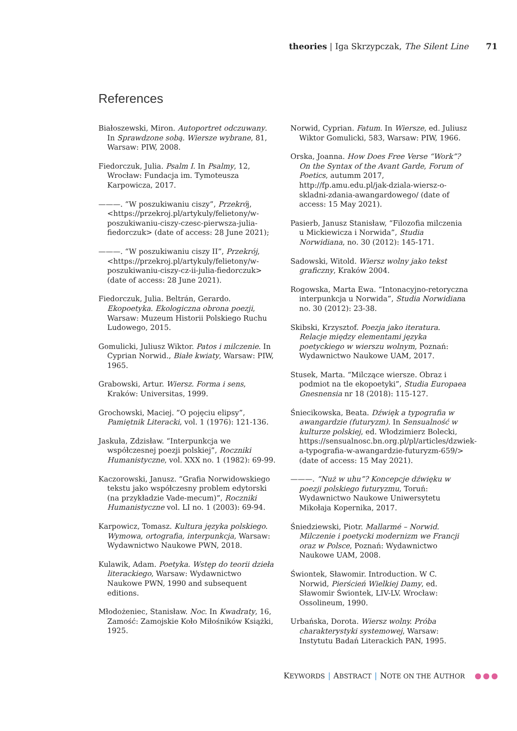theories | Iga Skrzypczak, The Silent Line 71
References
Białoszewski, Miron. Autoportret odczuwany. In Sprawdzone sobą. Wiersze wybrane, 81, Warsaw: PIW, 2008.
Fiedorczuk, Julia. Psalm I. In Psalmy, 12, Wrocław: Fundacja im. Tymoteusza Karpowicza, 2017.
———. “W poszukiwaniu ciszy”, Przekrój, <https://przekroj.pl/artykuly/felietony/w-poszukiwaniu-ciszy-czesc-pierwsza-julia-fiedorczuk> (date of access: 28 June 2021);
———. “W poszukiwaniu ciszy II”, Przekrój, <https://przekroj.pl/artykuly/felietony/w-poszukiwaniu-ciszy-cz-ii-julia-fiedorczuk> (date of access: 28 June 2021).
Fiedorczuk, Julia. Beltrán, Gerardo. Ekopoetyka. Ekologiczna obrona poezji, Warsaw: Muzeum Historii Polskiego Ruchu Ludowego, 2015.
Gomulicki, Juliusz Wiktor. Patos i milczenie. In Cyprian Norwid., Białe kwiaty, Warsaw: PIW, 1965.
Grabowski, Artur. Wiersz. Forma i sens, Kraków: Universitas, 1999.
Grochowski, Maciej. ”O pojęciu elipsy”, Pamiętnik Literacki, vol. 1 (1976): 121-136.
Jaskuła, Zdzisław. “Interpunkcja we współczesnej poezji polskiej”, Roczniki Humanistyczne, vol. XXX no. 1 (1982): 69-99.
Kaczorowski, Janusz. “Grafia Norwidowskiego tekstu jako współczesny problem edytorski (na przykładzie Vade-mecum)”, Roczniki Humanistyczne vol. LI no. 1 (2003): 69-94.
Karpowicz, Tomasz. Kultura języka polskiego. Wymowa, ortografia, interpunkcja, Warsaw: Wydawnictwo Naukowe PWN, 2018.
Kulawik, Adam. Poetyka. Wstęp do teorii dzieła literackiego, Warsaw: Wydawnictwo Naukowe PWN, 1990 and subsequent editions.
Młodożeniec, Stanisław. Noc. In Kwadraty, 16, Zamość: Zamojskie Koło Miłośników Książki, 1925.
Norwid, Cyprian. Fatum. In Wiersze, ed. Juliusz Wiktor Gomulicki, 583, Warsaw: PIW, 1966.
Orska, Joanna. How Does Free Verse “Work”? On the Syntax of the Avant Garde, Forum of Poetics, autumm 2017, http://fp.amu.edu.pl/jak-dziala-wiersz-o-skladni-zdania-awangardowego/ (date of access: 15 May 2021).
Pasierb, Janusz Stanisław, “Filozofia milczenia u Mickiewicza i Norwida”, Studia Norwidiana, no. 30 (2012): 145-171.
Sadowski, Witold. Wiersz wolny jako tekst graficzny, Kraków 2004.
Rogowska, Marta Ewa. “Intonacyjno-retoryczna interpunkcja u Norwida”, Studia Norwidiana no. 30 (2012): 23-38.
Skibski, Krzysztof. Poezja jako iteratura. Relacje między elementami języka poetyckiego w wierszu wolnym, Poznań: Wydawnictwo Naukowe UAM, 2017.
Stusek, Marta. “Milczące wiersze. Obraz i podmiot na tle ekopoetyki”, Studia Europaea Gnesnensia nr 18 (2018): 115-127.
Śniecikowska, Beata. Dźwięk a typografia w awangardzie (futuryzm). In Sensualność w kulturze polskiej, ed. Włodzimierz Bolecki, https://sensualnosc.bn.org.pl/pl/articles/dzwiek-a-typografia-w-awangardzie-futuryzm-659/> (date of access: 15 May 2021).
———. “Nuż w uhu”? Koncepcje dźwięku w poezji polskiego futuryzmu, Toruń: Wydawnictwo Naukowe Uniwersytetu Mikołaja Kopernika, 2017.
Śniedziewski, Piotr. Mallarmé – Norwid. Milczenie i poetycki modernizm we Francji oraz w Polsce, Poznań: Wydawnictwo Naukowe UAM, 2008.
Świontek, Sławomir. Introduction. W C. Norwid, Pierścień Wielkiej Damy, ed. Sławomir Świontek, LIV-LV. Wrocław: Ossolineum, 1990.
Urbańska, Dorota. Wiersz wolny. Próba charakterystyki systemowej, Warsaw: Instytutu Badań Literackich PAN, 1995.
KEYWORDS | ABSTRACT | NOTE ON THE AUTHOR ●●●